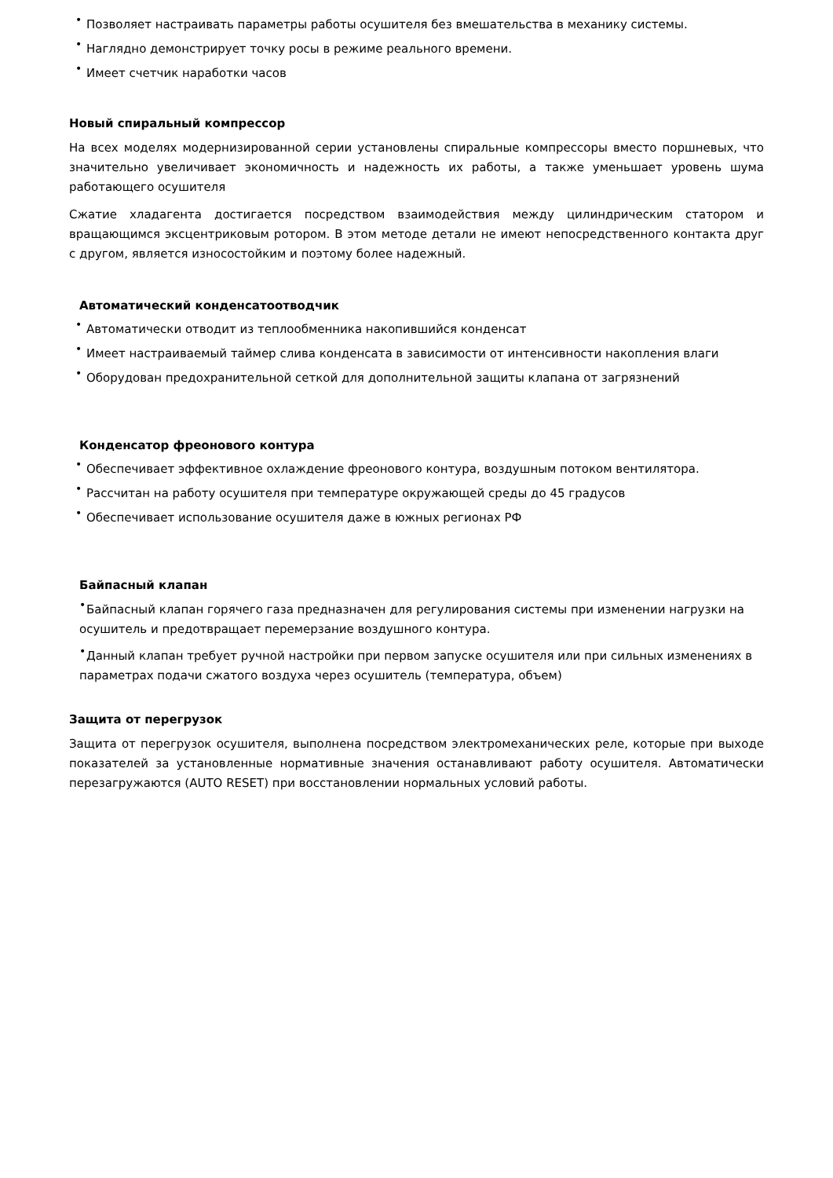• Позволяет настраивать параметры работы осушителя без вмешательства в механику системы.
• Наглядно демонстрирует точку росы в режиме реального времени.
• Имеет счетчик наработки часов
Новый спиральный компрессор
На всех моделях модернизированной серии установлены спиральные компрессоры вместо поршневых, что значительно увеличивает экономичность и надежность их работы, а также уменьшает уровень шума работающего осушителя
Сжатие хладагента достигается посредством взаимодействия между цилиндрическим статором и вращающимся эксцентриковым ротором. В этом методе детали не имеют непосредственного контакта друг с другом, является износостойким и поэтому более надежный.
Автоматический конденсатоотводчик
• Автоматически отводит из теплообменника накопившийся конденсат
• Имеет настраиваемый таймер слива конденсата в зависимости от интенсивности накопления влаги
• Оборудован предохранительной сеткой для дополнительной защиты клапана от загрязнений
Конденсатор фреонового контура
• Обеспечивает эффективное охлаждение фреонового контура, воздушным потоком вентилятора.
• Рассчитан на работу осушителя при температуре окружающей среды до 45 градусов
• Обеспечивает использование осушителя даже в южных регионах РФ
Байпасный клапан
• Байпасный клапан горячего газа предназначен для регулирования системы при изменении нагрузки на осушитель и предотвращает перемерзание воздушного контура.
• Данный клапан требует ручной настройки при первом запуске осушителя или при сильных изменениях в параметрах подачи сжатого воздуха через осушитель (температура, объем)
Защита от перегрузок
Защита от перегрузок осушителя, выполнена посредством электромеханических реле, которые при выходе показателей за установленные нормативные значения останавливают работу осушителя. Автоматически перезагружаются (AUTO RESET) при восстановлении нормальных условий работы.